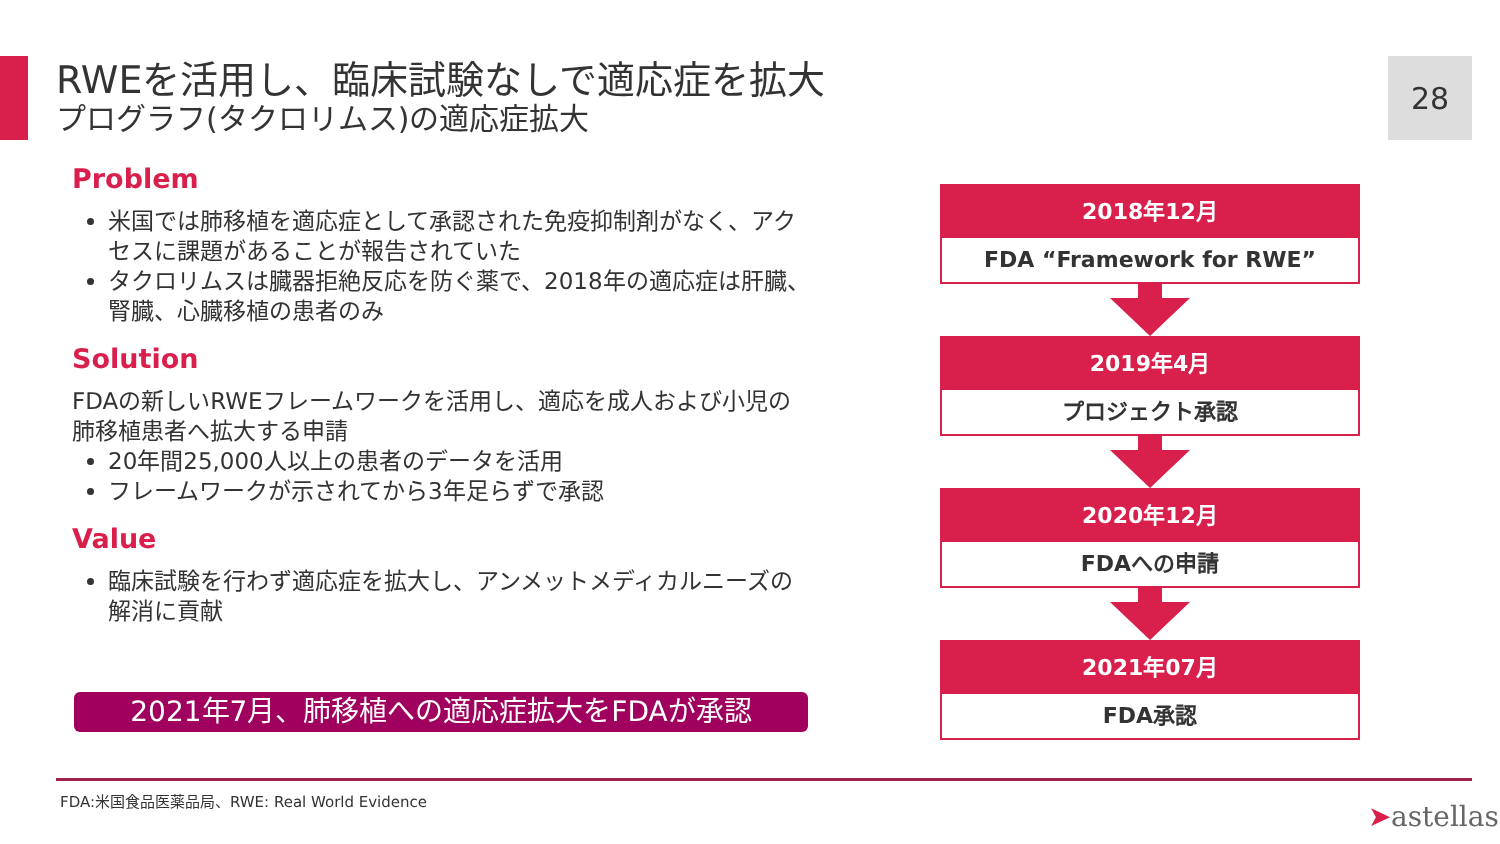RWEを活用し、臨床試験なしで適応症を拡大
プログラフ(タクロリムス)の適応症拡大
28
Problem
米国では肺移植を適応症として承認された免疫抑制剤がなく、アクセスに課題があることが報告されていた
タクロリムスは臓器拒絶反応を防ぐ薬で、2018年の適応症は肝臓、腎臓、心臓移植の患者のみ
Solution
FDAの新しいRWEフレームワークを活用し、適応を成人および小児の肺移植患者へ拡大する申請
20年間25,000人以上の患者のデータを活用
フレームワークが示されてから3年足らずで承認
Value
臨床試験を行わず適応症を拡大し、アンメットメディカルニーズの解消に貢献
2021年7月、肺移植への適応症拡大をFDAが承認
2018年12月
FDA “Framework for RWE”
2019年4月
プロジェクト承認
2020年12月
FDAへの申請
2021年07月
FDA承認
FDA:米国食品医薬品局、RWE: Real World Evidence
➤astellas